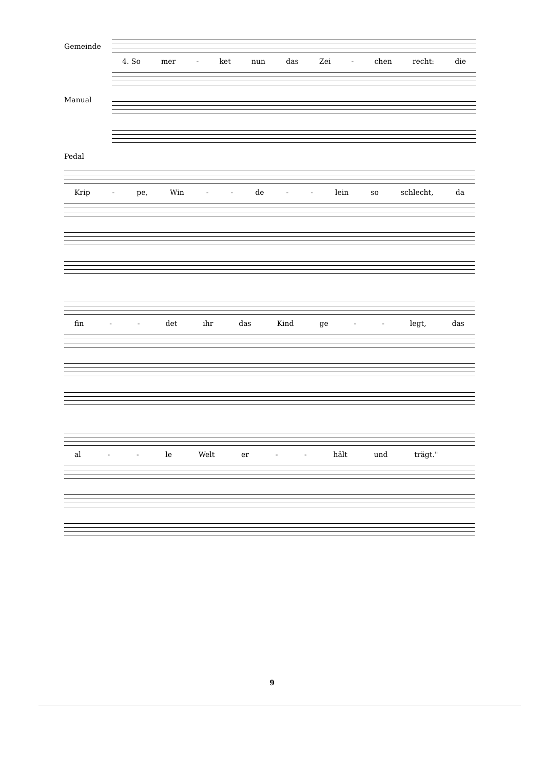Gemeinde
4. So mer - ket nun das Zei - chen recht: die
Manual
Pedal
Krip - pe, Win - - de - - lein so schlecht, da
fin - - det ihr das Kind ge - - legt, das
al - - le Welt er - - hält und trägt."
9